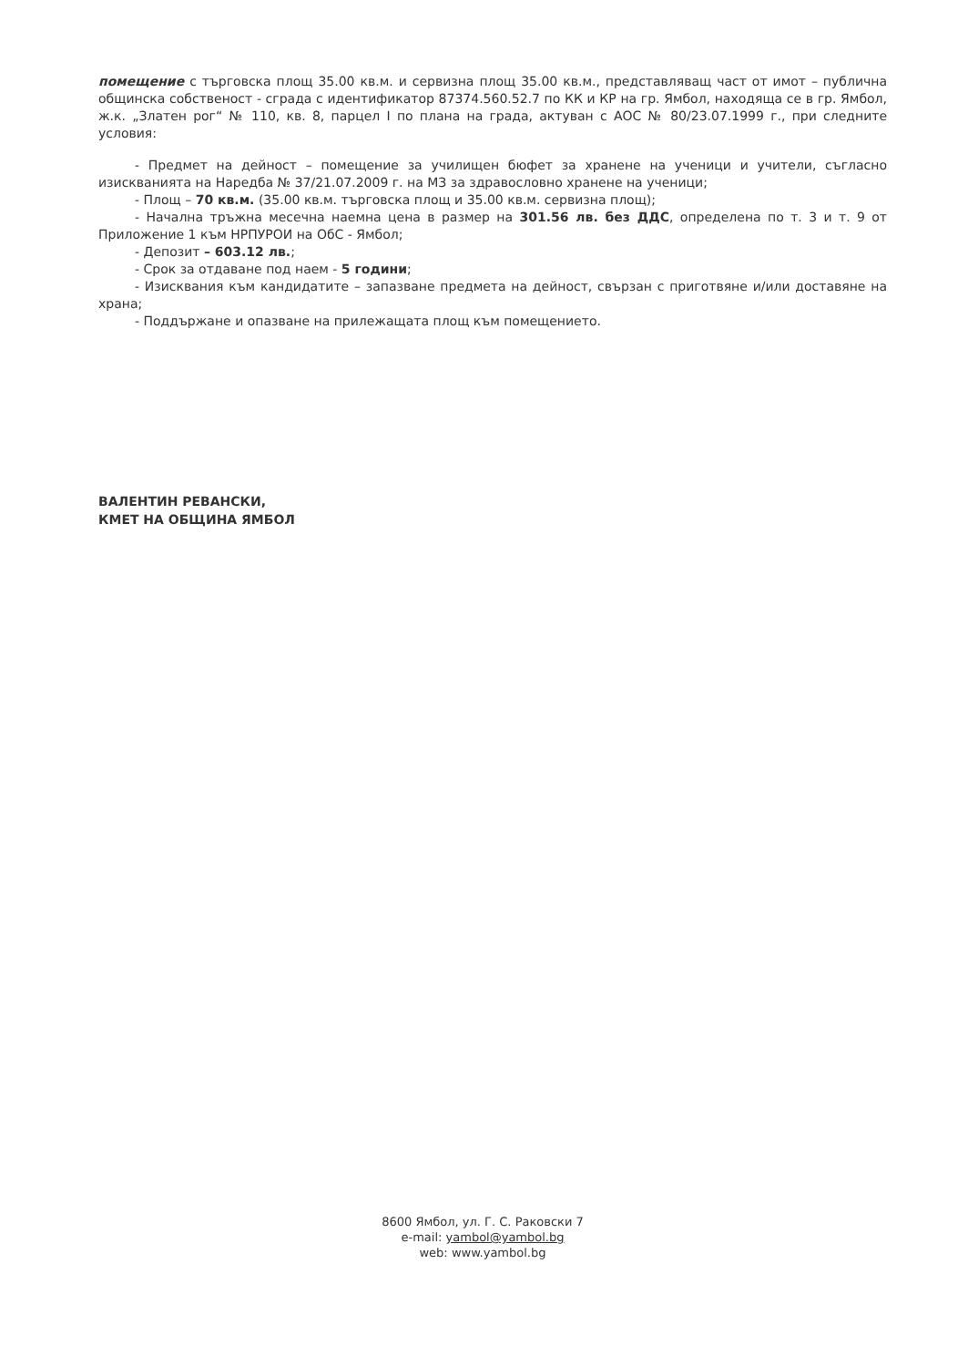помещение с търговска площ 35.00 кв.м. и сервизна площ 35.00 кв.м., представляващ част от имот – публична общинска собственост - сграда с идентификатор 87374.560.52.7 по КК и КР на гр. Ямбол, находяща се в гр. Ямбол, ж.к. „Златен рог“ № 110, кв. 8, парцел I по плана на града, актуван с АОС № 80/23.07.1999 г., при следните условия:
- Предмет на дейност – помещение за училищен бюфет за хранене на ученици и учители, съгласно изискванията на Наредба № 37/21.07.2009 г. на МЗ за здравословно хранене на ученици;
- Площ – 70 кв.м. (35.00 кв.м. търговска площ и 35.00 кв.м. сервизна площ);
- Начална тръжна месечна наемна цена в размер на 301.56 лв. без ДДС, определена по т. 3 и т. 9 от Приложение 1 към НРПУРОИ на ОбС - Ямбол;
- Депозит – 603.12 лв.;
- Срок за отдаване под наем - 5 години;
- Изисквания към кандидатите – запазване предмета на дейност, свързан с приготвяне и/или доставяне на храна;
- Поддържане и опазване на прилежащата площ към помещението.
ВАЛЕНТИН РЕВАНСКИ,
КМЕТ НА ОБЩИНА ЯМБОЛ
8600 Ямбол, ул. Г. С. Раковски 7
e-mail: yambol@yambol.bg
web: www.yambol.bg